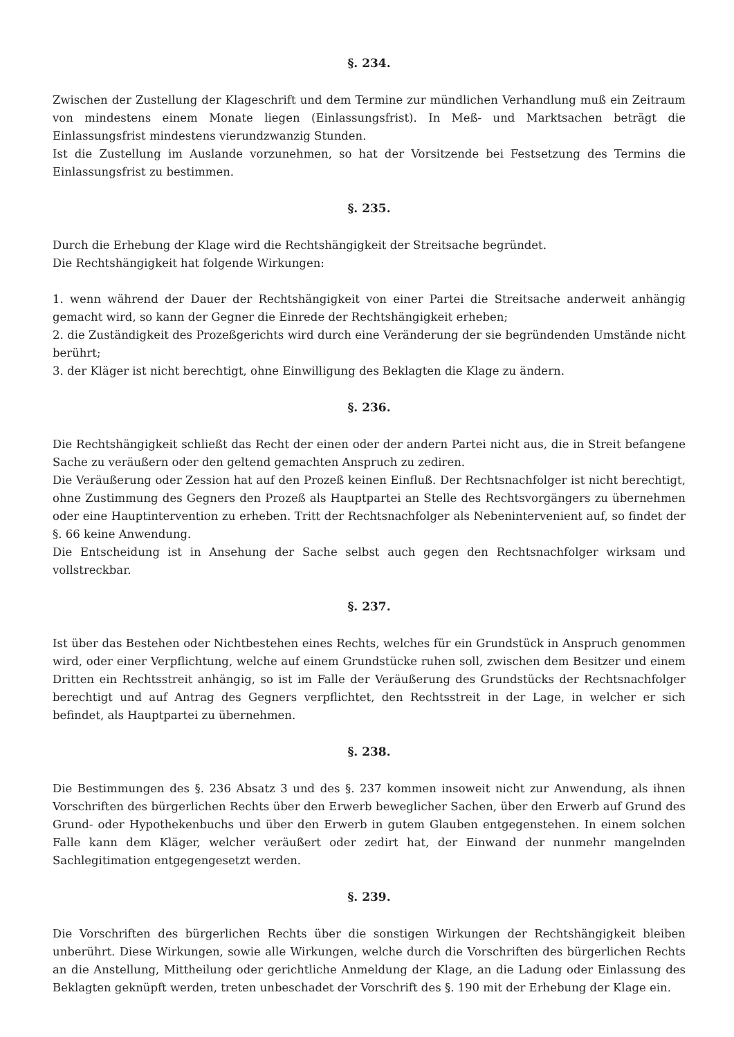§. 234.
Zwischen der Zustellung der Klageschrift und dem Termine zur mündlichen Verhandlung muß ein Zeitraum von mindestens einem Monate liegen (Einlassungsfrist). In Meß- und Marktsachen beträgt die Einlassungsfrist mindestens vierundzwanzig Stunden.
Ist die Zustellung im Auslande vorzunehmen, so hat der Vorsitzende bei Festsetzung des Termins die Einlassungsfrist zu bestimmen.
§. 235.
Durch die Erhebung der Klage wird die Rechtshängigkeit der Streitsache begründet.
Die Rechtshängigkeit hat folgende Wirkungen:
1. wenn während der Dauer der Rechtshängigkeit von einer Partei die Streitsache anderweit anhängig gemacht wird, so kann der Gegner die Einrede der Rechtshängigkeit erheben;
2. die Zuständigkeit des Prozeßgerichts wird durch eine Veränderung der sie begründenden Umstände nicht berührt;
3. der Kläger ist nicht berechtigt, ohne Einwilligung des Beklagten die Klage zu ändern.
§. 236.
Die Rechtshängigkeit schließt das Recht der einen oder der andern Partei nicht aus, die in Streit befangene Sache zu veräußern oder den geltend gemachten Anspruch zu zediren.
Die Veräußerung oder Zession hat auf den Prozeß keinen Einfluß. Der Rechtsnachfolger ist nicht berechtigt, ohne Zustimmung des Gegners den Prozeß als Hauptpartei an Stelle des Rechtsvorgängers zu übernehmen oder eine Hauptintervention zu erheben. Tritt der Rechtsnachfolger als Nebenintervenient auf, so findet der §. 66 keine Anwendung.
Die Entscheidung ist in Ansehung der Sache selbst auch gegen den Rechtsnachfolger wirksam und vollstreckbar.
§. 237.
Ist über das Bestehen oder Nichtbestehen eines Rechts, welches für ein Grundstück in Anspruch genommen wird, oder einer Verpflichtung, welche auf einem Grundstücke ruhen soll, zwischen dem Besitzer und einem Dritten ein Rechtsstreit anhängig, so ist im Falle der Veräußerung des Grundstücks der Rechtsnachfolger berechtigt und auf Antrag des Gegners verpflichtet, den Rechtsstreit in der Lage, in welcher er sich befindet, als Hauptpartei zu übernehmen.
§. 238.
Die Bestimmungen des §. 236 Absatz 3 und des §. 237 kommen insoweit nicht zur Anwendung, als ihnen Vorschriften des bürgerlichen Rechts über den Erwerb beweglicher Sachen, über den Erwerb auf Grund des Grund- oder Hypothekenbuchs und über den Erwerb in gutem Glauben entgegenstehen. In einem solchen Falle kann dem Kläger, welcher veräußert oder zedirt hat, der Einwand der nunmehr mangelnden Sachlegitimation entgegengesetzt werden.
§. 239.
Die Vorschriften des bürgerlichen Rechts über die sonstigen Wirkungen der Rechtshängigkeit bleiben unberührt. Diese Wirkungen, sowie alle Wirkungen, welche durch die Vorschriften des bürgerlichen Rechts an die Anstellung, Mittheilung oder gerichtliche Anmeldung der Klage, an die Ladung oder Einlassung des Beklagten geknüpft werden, treten unbeschadet der Vorschrift des §. 190 mit der Erhebung der Klage ein.